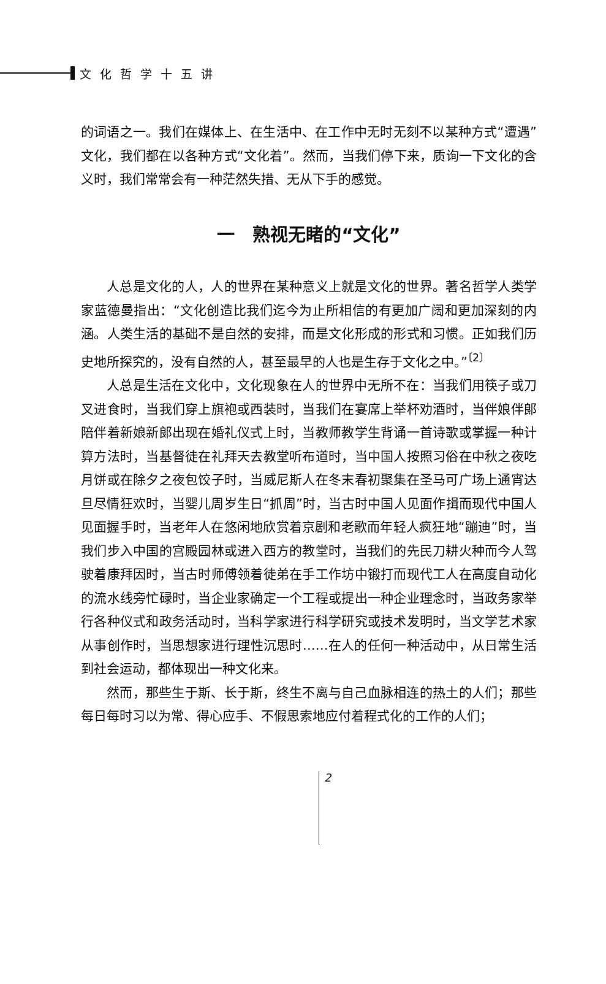文化哲学十五讲
的词语之一。我们在媒体上、在生活中、在工作中无时无刻不以某种方式“遭遇”文化，我们都在以各种方式“文化着”。然而，当我们停下来，质询一下文化的含义时，我们常常会有一种茫然失措、无从下手的感觉。
一　熟视无睹的“文化”
人总是文化的人，人的世界在某种意义上就是文化的世界。著名哲学人类学家蓝德曼指出：“文化创造比我们迄今为止所相信的有更加广阔和更加深刻的内涵。人类生活的基础不是自然的安排，而是文化形成的形式和习惯。正如我们历史地所探究的，没有自然的人，甚至最早的人也是生存于文化之中。”<sup>〔2〕</sup>
人总是生活在文化中，文化现象在人的世界中无所不在：当我们用筷子或刀叉进食时，当我们穿上旗袍或西装时，当我们在宴席上举杯劝酒时，当伴娘伴郎陪伴着新娘新郎出现在婚礼仪式上时，当教师教学生背诵一首诗歌或掌握一种计算方法时，当基督徒在礼拜天去教堂听布道时，当中国人按照习俗在中秋之夜吃月饼或在除夕之夜包饺子时，当威尼斯人在冬末春初聚集在圣马可广场上通宵达旦尽情狂欢时，当婴儿周岁生日“抓周”时，当古时中国人见面作揖而现代中国人见面握手时，当老年人在悠闲地欣赏着京剧和老歌而年轻人疯狂地“蹦迪”时，当我们步入中国的宫殿园林或进入西方的教堂时，当我们的先民刀耕火种而今人驾驶着康拜因时，当古时师傅领着徒弟在手工作坊中锻打而现代工人在高度自动化的流水线旁忙碌时，当企业家确定一个工程或提出一种企业理念时，当政务家举行各种仪式和政务活动时，当科学家进行科学研究或技术发明时，当文学艺术家从事创作时，当思想家进行理性沉思时……在人的任何一种活动中，从日常生活到社会运动，都体现出一种文化来。
然而，那些生于斯、长于斯，终生不离与自己血脉相连的热土的人们；那些每日每时习以为常、得心应手、不假思索地应付着程式化的工作的人们；
2